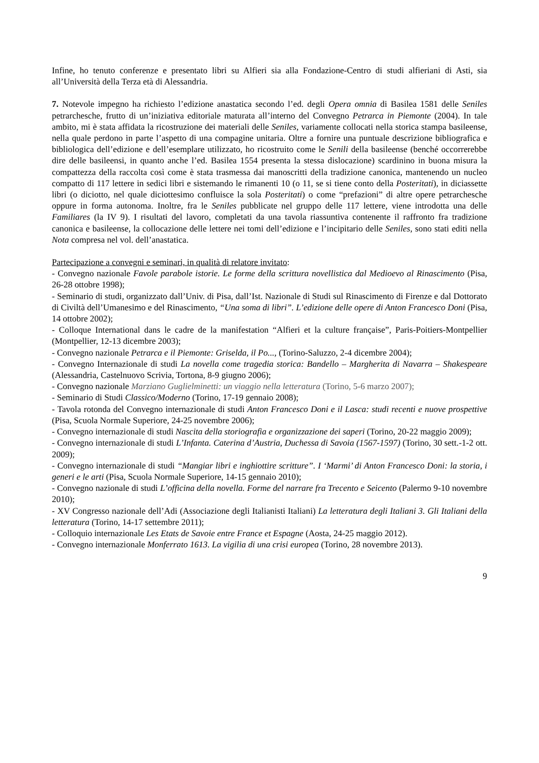Infine, ho tenuto conferenze e presentato libri su Alfieri sia alla Fondazione-Centro di studi alfieriani di Asti, sia all’Università della Terza età di Alessandria.
7. Notevole impegno ha richiesto l’edizione anastatica secondo l’ed. degli Opera omnia di Basilea 1581 delle Seniles petrarchesche, frutto di un’iniziativa editoriale maturata all’interno del Convegno Petrarca in Piemonte (2004). In tale ambito, mi è stata affidata la ricostruzione dei materiali delle Seniles, variamente collocati nella storica stampa basileense, nella quale perdono in parte l’aspetto di una compagine unitaria. Oltre a fornire una puntuale descrizione bibliografica e bibliologica dell’edizione e dell’esemplare utilizzato, ho ricostruito come le Senili della basileense (benché occorrerebbe dire delle basileensi, in quanto anche l’ed. Basilea 1554 presenta la stessa dislocazione) scardinino in buona misura la compattezza della raccolta così come è stata trasmessa dai manoscritti della tradizione canonica, mantenendo un nucleo compatto di 117 lettere in sedici libri e sistemando le rimanenti 10 (o 11, se si tiene conto della Posteritati), in diciassette libri (o diciotto, nel quale diciottesimo confluisce la sola Posteritati) o come “prefazioni” di altre opere petrarchesche oppure in forma autonoma. Inoltre, fra le Seniles pubblicate nel gruppo delle 117 lettere, viene introdotta una delle Familiares (la IV 9). I risultati del lavoro, completati da una tavola riassuntiva contenente il raffronto fra tradizione canonica e basileense, la collocazione delle lettere nei tomi dell’edizione e l’incipitario delle Seniles, sono stati editi nella Nota compresa nel vol. dell’anastatica.
Partecipazione a convegni e seminari, in qualità di relatore invitato:
- Convegno nazionale Favole parabole istorie. Le forme della scrittura novellistica dal Medioevo al Rinascimento (Pisa, 26-28 ottobre 1998);
- Seminario di studi, organizzato dall’Univ. di Pisa, dall’Ist. Nazionale di Studi sul Rinascimento di Firenze e dal Dottorato di Civiltà dell’Umanesimo e del Rinascimento, “Una soma di libri”. L’edizione delle opere di Anton Francesco Doni (Pisa, 14 ottobre 2002);
- Colloque International dans le cadre de la manifestation “Alfieri et la culture française”, Paris-Poitiers-Montpellier (Montpellier, 12-13 dicembre 2003);
- Convegno nazionale Petrarca e il Piemonte: Griselda, il Po..., (Torino-Saluzzo, 2-4 dicembre 2004);
- Convegno Internazionale di studi La novella come tragedia storica: Bandello – Margherita di Navarra – Shakespeare (Alessandria, Castelnuovo Scrivia, Tortona, 8-9 giugno 2006);
- Convegno nazionale Marziano Guglielminetti: un viaggio nella letteratura (Torino, 5-6 marzo 2007);
- Seminario di Studi Classico/Moderno (Torino, 17-19 gennaio 2008);
- Tavola rotonda del Convegno internazionale di studi Anton Francesco Doni e il Lasca: studi recenti e nuove prospettive (Pisa, Scuola Normale Superiore, 24-25 novembre 2006);
- Convegno internazionale di studi Nascita della storiografia e organizzazione dei saperi (Torino, 20-22 maggio 2009);
- Convegno internazionale di studi L’Infanta. Caterina d’Austria, Duchessa di Savoia (1567-1597) (Torino, 30 sett.-1-2 ott. 2009);
- Convegno internazionale di studi “Mangiar libri e inghiottire scritture”. I ‘Marmi’ di Anton Francesco Doni: la storia, i generi e le arti (Pisa, Scuola Normale Superiore, 14-15 gennaio 2010);
- Convegno nazionale di studi L’officina della novella. Forme del narrare fra Trecento e Seicento (Palermo 9-10 novembre 2010);
- XV Congresso nazionale dell’Adi (Associazione degli Italianisti Italiani) La letteratura degli Italiani 3. Gli Italiani della letteratura (Torino, 14-17 settembre 2011);
- Colloquio internazionale Les Etats de Savoie entre France et Espagne (Aosta, 24-25 maggio 2012).
- Convegno internazionale Monferrato 1613. La vigilia di una crisi europea (Torino, 28 novembre 2013).
9